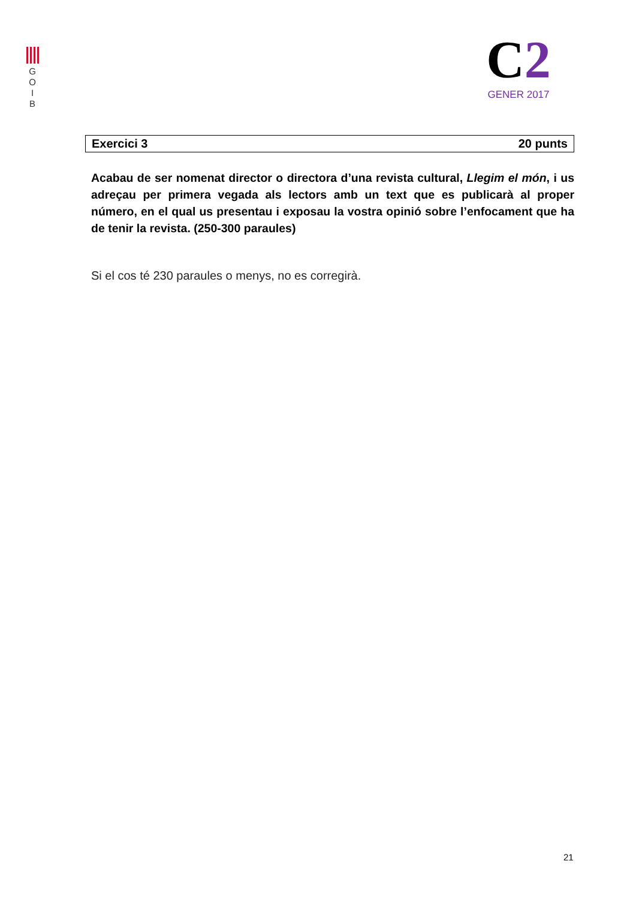G
O
I
B
C2
GENER 2017
Exercici 3 20 punts
Acabau de ser nomenat director o directora d’una revista cultural, Llegim el món, i us adreçau per primera vegada als lectors amb un text que es publicarà al proper número, en el qual us presentau i exposau la vostra opinió sobre l’enfocament que ha de tenir la revista. (250-300 paraules)
Si el cos té 230 paraules o menys, no es corregirà.
21